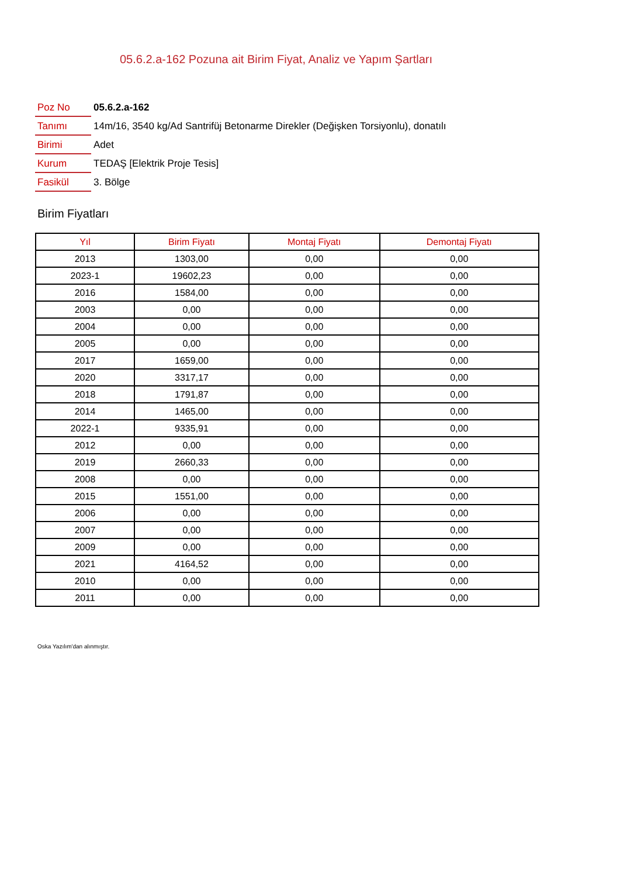05.6.2.a-162 Pozuna ait Birim Fiyat, Analiz ve Yapım Şartları
| Poz No | 05.6.2.a-162 |
| Tanımı | 14m/16, 3540 kg/Ad Santrifüj Betonarme Direkler (Değişken Torsiyonlu), donatılı |
| Birimi | Adet |
| Kurum | TEDAŞ [Elektrik Proje Tesis] |
| Fasikül | 3. Bölge |
Birim Fiyatları
| Yıl | Birim Fiyatı | Montaj Fiyatı | Demontaj Fiyatı |
| --- | --- | --- | --- |
| 2013 | 1303,00 | 0,00 | 0,00 |
| 2023-1 | 19602,23 | 0,00 | 0,00 |
| 2016 | 1584,00 | 0,00 | 0,00 |
| 2003 | 0,00 | 0,00 | 0,00 |
| 2004 | 0,00 | 0,00 | 0,00 |
| 2005 | 0,00 | 0,00 | 0,00 |
| 2017 | 1659,00 | 0,00 | 0,00 |
| 2020 | 3317,17 | 0,00 | 0,00 |
| 2018 | 1791,87 | 0,00 | 0,00 |
| 2014 | 1465,00 | 0,00 | 0,00 |
| 2022-1 | 9335,91 | 0,00 | 0,00 |
| 2012 | 0,00 | 0,00 | 0,00 |
| 2019 | 2660,33 | 0,00 | 0,00 |
| 2008 | 0,00 | 0,00 | 0,00 |
| 2015 | 1551,00 | 0,00 | 0,00 |
| 2006 | 0,00 | 0,00 | 0,00 |
| 2007 | 0,00 | 0,00 | 0,00 |
| 2009 | 0,00 | 0,00 | 0,00 |
| 2021 | 4164,52 | 0,00 | 0,00 |
| 2010 | 0,00 | 0,00 | 0,00 |
| 2011 | 0,00 | 0,00 | 0,00 |
Oska Yazılım'dan alınmıştır.